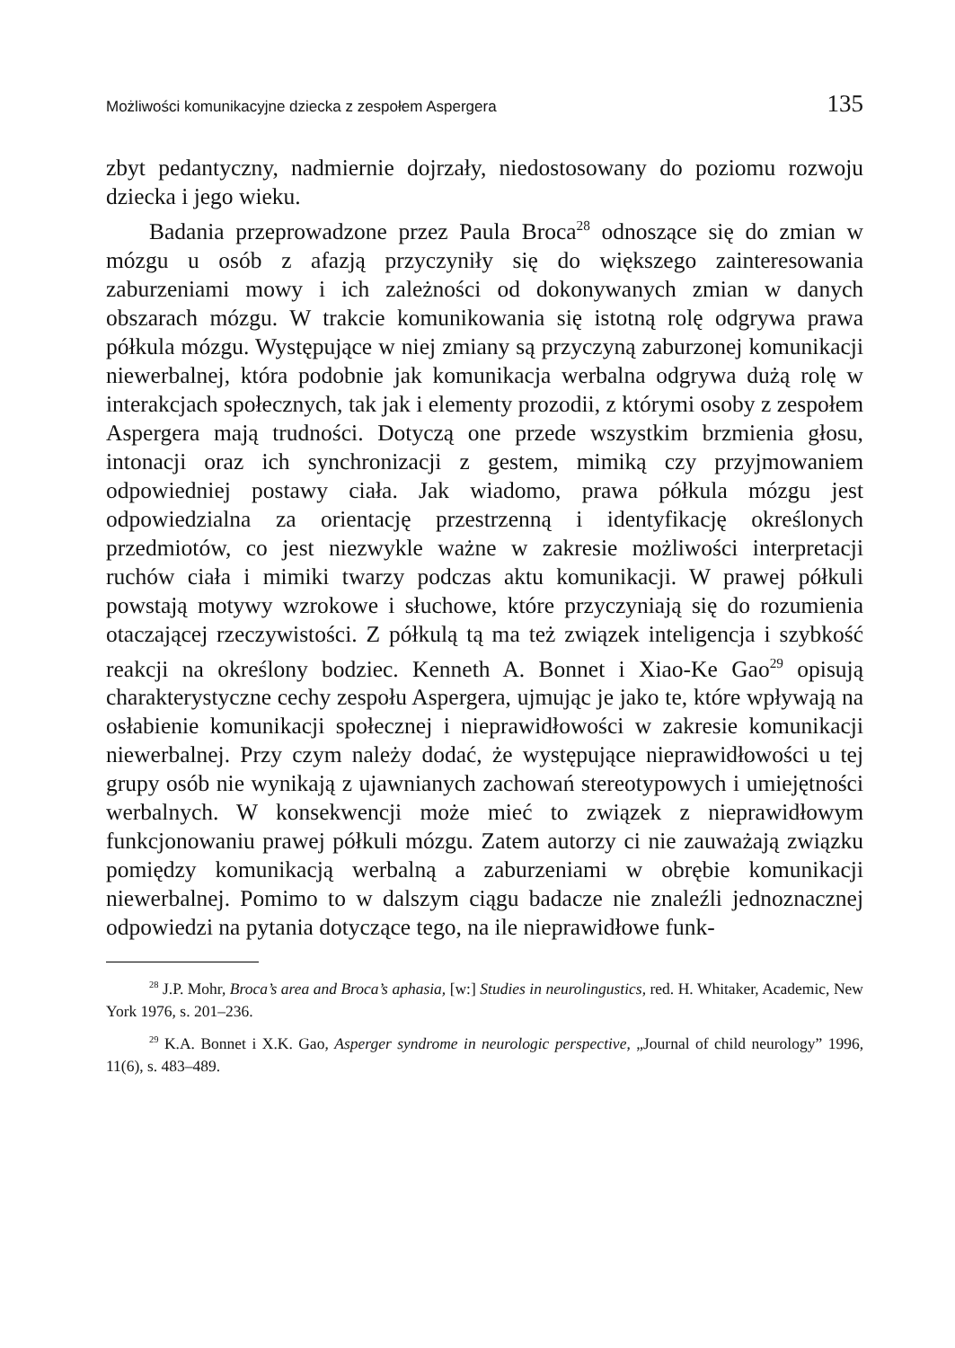Możliwości komunikacyjne dziecka z zespołem Aspergera 135
zbyt pedantyczny, nadmiernie dojrzały, niedostosowany do poziomu rozwoju dziecka i jego wieku.
Badania przeprowadzone przez Paula Broca<sup>28</sup> odnoszące się do zmian w mózgu u osób z afazją przyczyniły się do większego zainteresowania zaburzeniami mowy i ich zależności od dokonywanych zmian w danych obszarach mózgu. W trakcie komunikowania się istotną rolę odgrywa prawa półkula mózgu. Występujące w niej zmiany są przyczyną zaburzonej komunikacji niewerbalnej, która podobnie jak komunikacja werbalna odgrywa dużą rolę w interakcjach społecznych, tak jak i elementy prozodii, z którymi osoby z zespołem Aspergera mają trudności. Dotyczą one przede wszystkim brzmienia głosu, intonacji oraz ich synchronizacji z gestem, mimiką czy przyjmowaniem odpowiedniej postawy ciała. Jak wiadomo, prawa półkula mózgu jest odpowiedzialna za orientację przestrzenną i identyfikację określonych przedmiotów, co jest niezwykle ważne w zakresie możliwości interpretacji ruchów ciała i mimiki twarzy podczas aktu komunikacji. W prawej półkuli powstają motywy wzrokowe i słuchowe, które przyczyniają się do rozumienia otaczającej rzeczywistości. Z półkulą tą ma też związek inteligencja i szybkość reakcji na określony bodziec. Kenneth A. Bonnet i Xiao-Ke Gao<sup>29</sup> opisują charakterystyczne cechy zespołu Aspergera, ujmując je jako te, które wpływają na osłabienie komunikacji społecznej i nieprawidłowości w zakresie komunikacji niewerbalnej. Przy czym należy dodać, że występujące nieprawidłowości u tej grupy osób nie wynikają z ujawnianych zachowań stereotypowych i umiejętności werbalnych. W konsekwencji może mieć to związek z nieprawidłowym funkcjonowaniu prawej półkuli mózgu. Zatem autorzy ci nie zauważają związku pomiędzy komunikacją werbalną a zaburzeniami w obrębie komunikacji niewerbalnej. Pomimo to w dalszym ciągu badacze nie znaleźli jednoznacznej odpowiedzi na pytania dotyczące tego, na ile nieprawidłowe funk-
<sup>28</sup> J.P. Mohr, Broca’s area and Broca’s aphasia, [w:] Studies in neurolingustics, red. H. Whitaker, Academic, New York 1976, s. 201–236.
<sup>29</sup> K.A. Bonnet i X.K. Gao, Asperger syndrome in neurologic perspective, „Journal of child neurology” 1996, 11(6), s. 483–489.